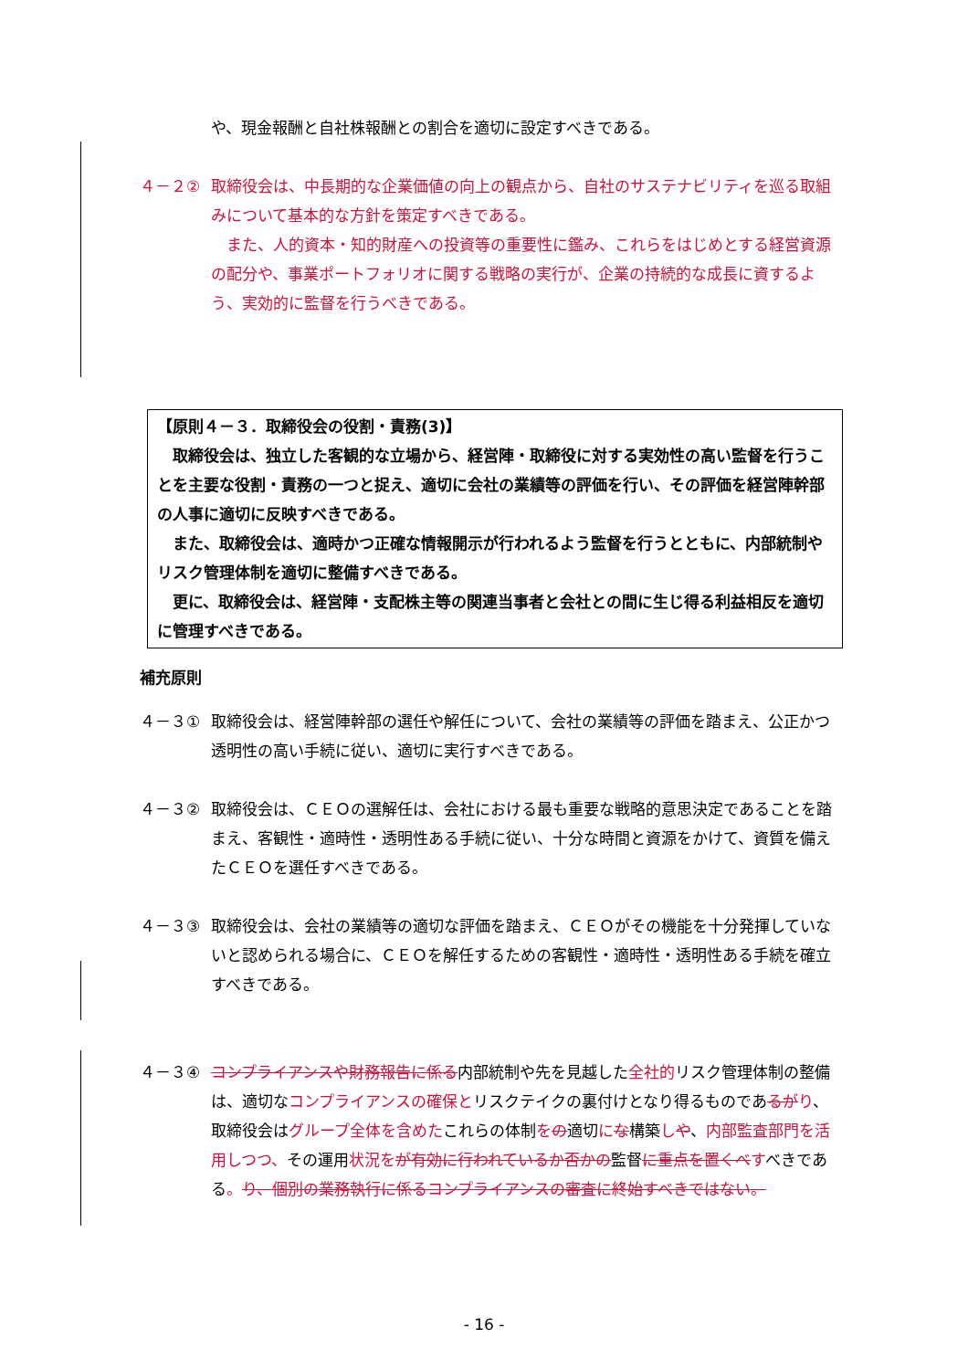や、現金報酬と自社株報酬との割合を適切に設定すべきである。
４－２② 取締役会は、中長期的な企業価値の向上の観点から、自社のサステナビリティを巡る取組みについて基本的な方針を策定すべきである。
　また、人的資本・知的財産への投資等の重要性に鑑み、これらをはじめとする経営資源の配分や、事業ポートフォリオに関する戦略の実行が、企業の持続的な成長に資するよう、実効的に監督を行うべきである。
【原則４－３．取締役会の役割・責務(3)】
　取締役会は、独立した客観的な立場から、経営陣・取締役に対する実効性の高い監督を行うことを主要な役割・責務の一つと捉え、適切に会社の業績等の評価を行い、その評価を経営陣幹部の人事に適切に反映すべきである。
　また、取締役会は、適時かつ正確な情報開示が行われるよう監督を行うとともに、内部統制やリスク管理体制を適切に整備すべきである。
　更に、取締役会は、経営陣・支配株主等の関連当事者と会社との間に生じ得る利益相反を適切に管理すべきである。
補充原則
４－３① 取締役会は、経営陣幹部の選任や解任について、会社の業績等の評価を踏まえ、公正かつ透明性の高い手続に従い、適切に実行すべきである。
４－３② 取締役会は、ＣＥＯの選解任は、会社における最も重要な戦略的意思決定であることを踏まえ、客観性・適時性・透明性ある手続に従い、十分な時間と資源をかけて、資質を備えたＣＥＯを選任すべきである。
４－３③ 取締役会は、会社の業績等の適切な評価を踏まえ、ＣＥＯがその機能を十分発揮していないと認められる場合に、ＣＥＯを解任するための客観性・適時性・透明性ある手続を確立すべきである。
４－３④ コンプライアンスや財務報告に係る内部統制や先を見越した全社的リスク管理体制の整備は、適切なコンプライアンスの確保とリスクテイクの裏付けとなり得るものであるが り、取締役会はグループ全体を含めたこれらの体制をの適切にな構築しや、内部監査部門を活用しつつ、その運用状況を が有効に行われているか否かの監督に重点を置くべ すべきである。り、個別の業務執行に係るコンプライアンスの審査に終始すべきではない。
- 16 -